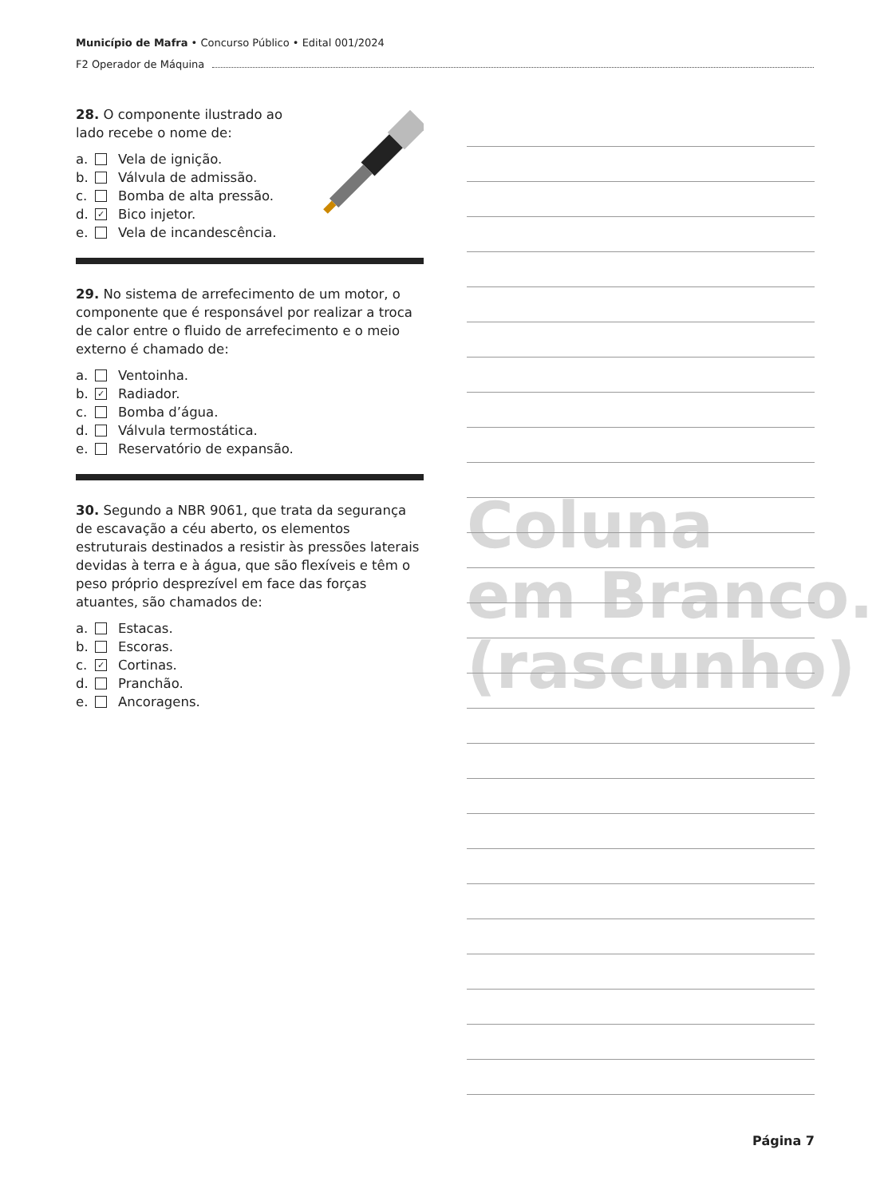Município de Mafra • Concurso Público • Edital 001/2024
F2 Operador de Máquina
28. O componente ilustrado ao lado recebe o nome de:
a. Vela de ignição.
b. Válvula de admissão.
c. Bomba de alta pressão.
d. ✓ Bico injetor.
e. Vela de incandescência.
29. No sistema de arrefecimento de um motor, o componente que é responsável por realizar a troca de calor entre o fluido de arrefecimento e o meio externo é chamado de:
a. Ventoinha.
b. ✓ Radiador.
c. Bomba d’água.
d. Válvula termostática.
e. Reservatório de expansão.
30. Segundo a NBR 9061, que trata da segurança de escavação a céu aberto, os elementos estruturais destinados a resistir às pressões laterais devidas à terra e à água, que são flexíveis e têm o peso próprio desprezível em face das forças atuantes, são chamados de:
a. Estacas.
b. Escoras.
c. ✓ Cortinas.
d. Pranchão.
e. Ancoragens.
Coluna
em Branco.
(rascunho)
Página 7